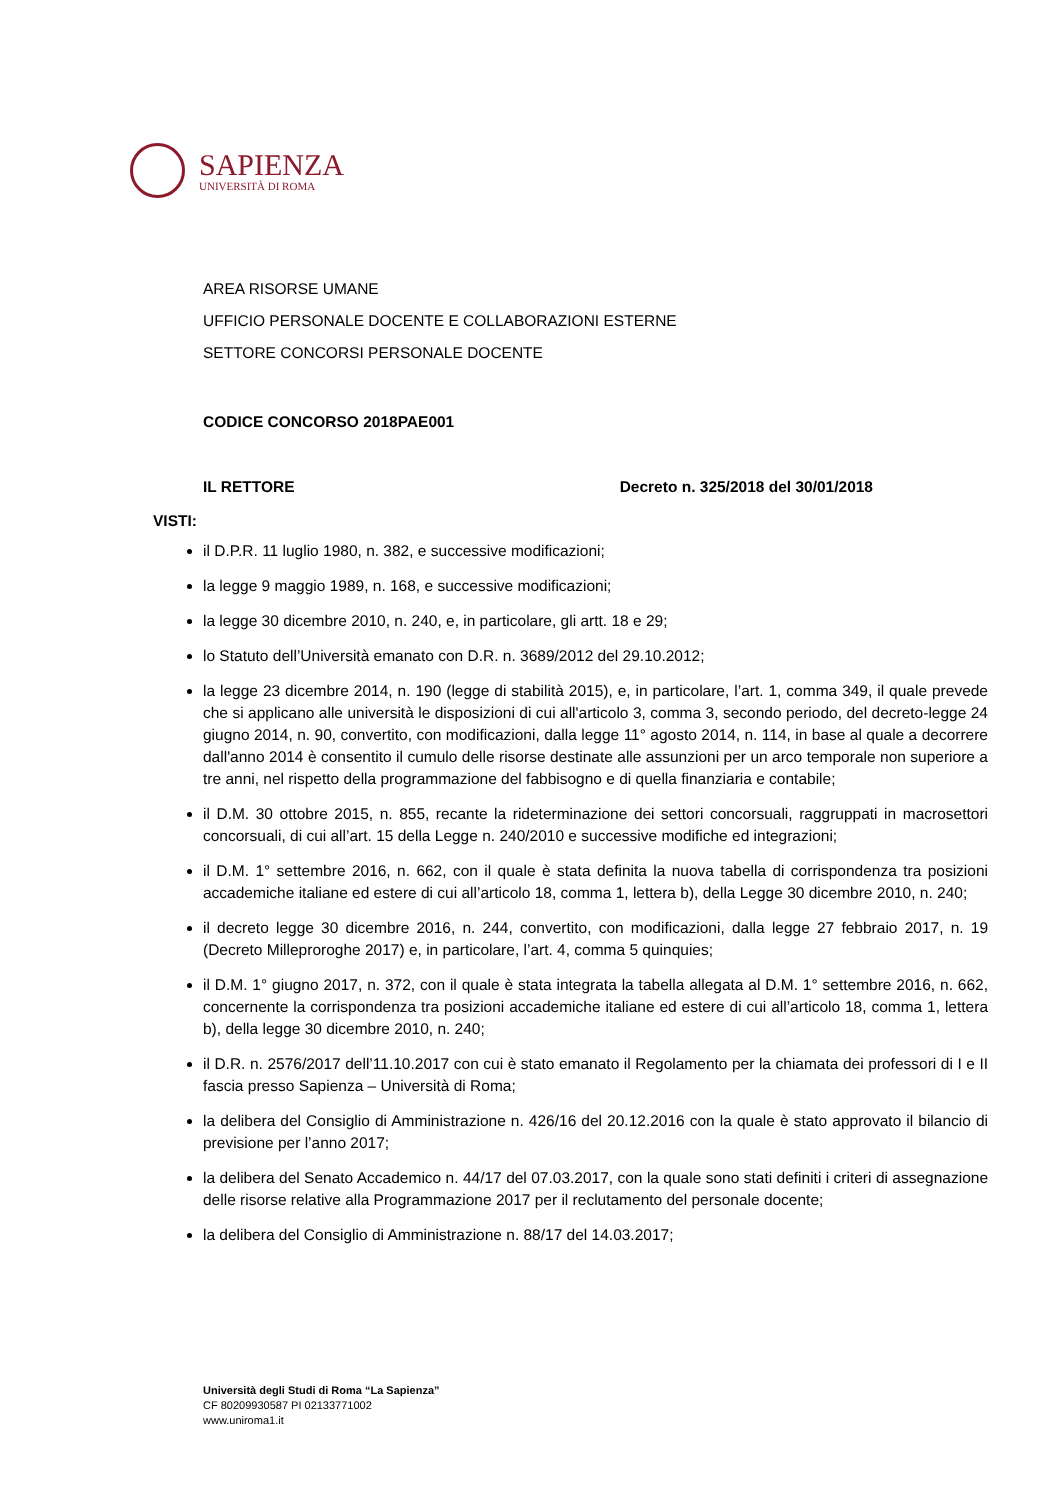SAPIENZA
UNIVERSITÀ DI ROMA
AREA RISORSE UMANE
UFFICIO PERSONALE DOCENTE E COLLABORAZIONI ESTERNE
SETTORE CONCORSI PERSONALE DOCENTE
CODICE CONCORSO 2018PAE001
IL RETTORE Decreto n. 325/2018 del 30/01/2018
VISTI:
il D.P.R. 11 luglio 1980, n. 382, e successive modificazioni;
la legge 9 maggio 1989, n. 168, e successive modificazioni;
la legge 30 dicembre 2010, n. 240, e, in particolare, gli artt. 18 e 29;
lo Statuto dell’Università emanato con D.R. n. 3689/2012 del 29.10.2012;
la legge 23 dicembre 2014, n. 190 (legge di stabilità 2015), e, in particolare, l’art. 1, comma 349, il quale prevede che si applicano alle università le disposizioni di cui all'articolo 3, comma 3, secondo periodo, del decreto-legge 24 giugno 2014, n. 90, convertito, con modificazioni, dalla legge 11° agosto 2014, n. 114, in base al quale a decorrere dall'anno 2014 è consentito il cumulo delle risorse destinate alle assunzioni per un arco temporale non superiore a tre anni, nel rispetto della programmazione del fabbisogno e di quella finanziaria e contabile;
il D.M. 30 ottobre 2015, n. 855, recante la rideterminazione dei settori concorsuali, raggruppati in macrosettori concorsuali, di cui all’art. 15 della Legge n. 240/2010 e successive modifiche ed integrazioni;
il D.M. 1° settembre 2016, n. 662, con il quale è stata definita la nuova tabella di corrispondenza tra posizioni accademiche italiane ed estere di cui all’articolo 18, comma 1, lettera b), della Legge 30 dicembre 2010, n. 240;
il decreto legge 30 dicembre 2016, n. 244, convertito, con modificazioni, dalla legge 27 febbraio 2017, n. 19 (Decreto Milleproroghe 2017) e, in particolare, l’art. 4, comma 5 quinquies;
il D.M. 1° giugno 2017, n. 372, con il quale è stata integrata la tabella allegata al D.M. 1° settembre 2016, n. 662, concernente la corrispondenza tra posizioni accademiche italiane ed estere di cui all’articolo 18, comma 1, lettera b), della legge 30 dicembre 2010, n. 240;
il D.R. n. 2576/2017 dell’11.10.2017 con cui è stato emanato il Regolamento per la chiamata dei professori di I e II fascia presso Sapienza – Università di Roma;
la delibera del Consiglio di Amministrazione n. 426/16 del 20.12.2016 con la quale è stato approvato il bilancio di previsione per l’anno 2017;
la delibera del Senato Accademico n. 44/17 del 07.03.2017, con la quale sono stati definiti i criteri di assegnazione delle risorse relative alla Programmazione 2017 per il reclutamento del personale docente;
la delibera del Consiglio di Amministrazione n. 88/17 del 14.03.2017;
Università degli Studi di Roma “La Sapienza”
CF 80209930587 PI 02133771002
www.uniroma1.it